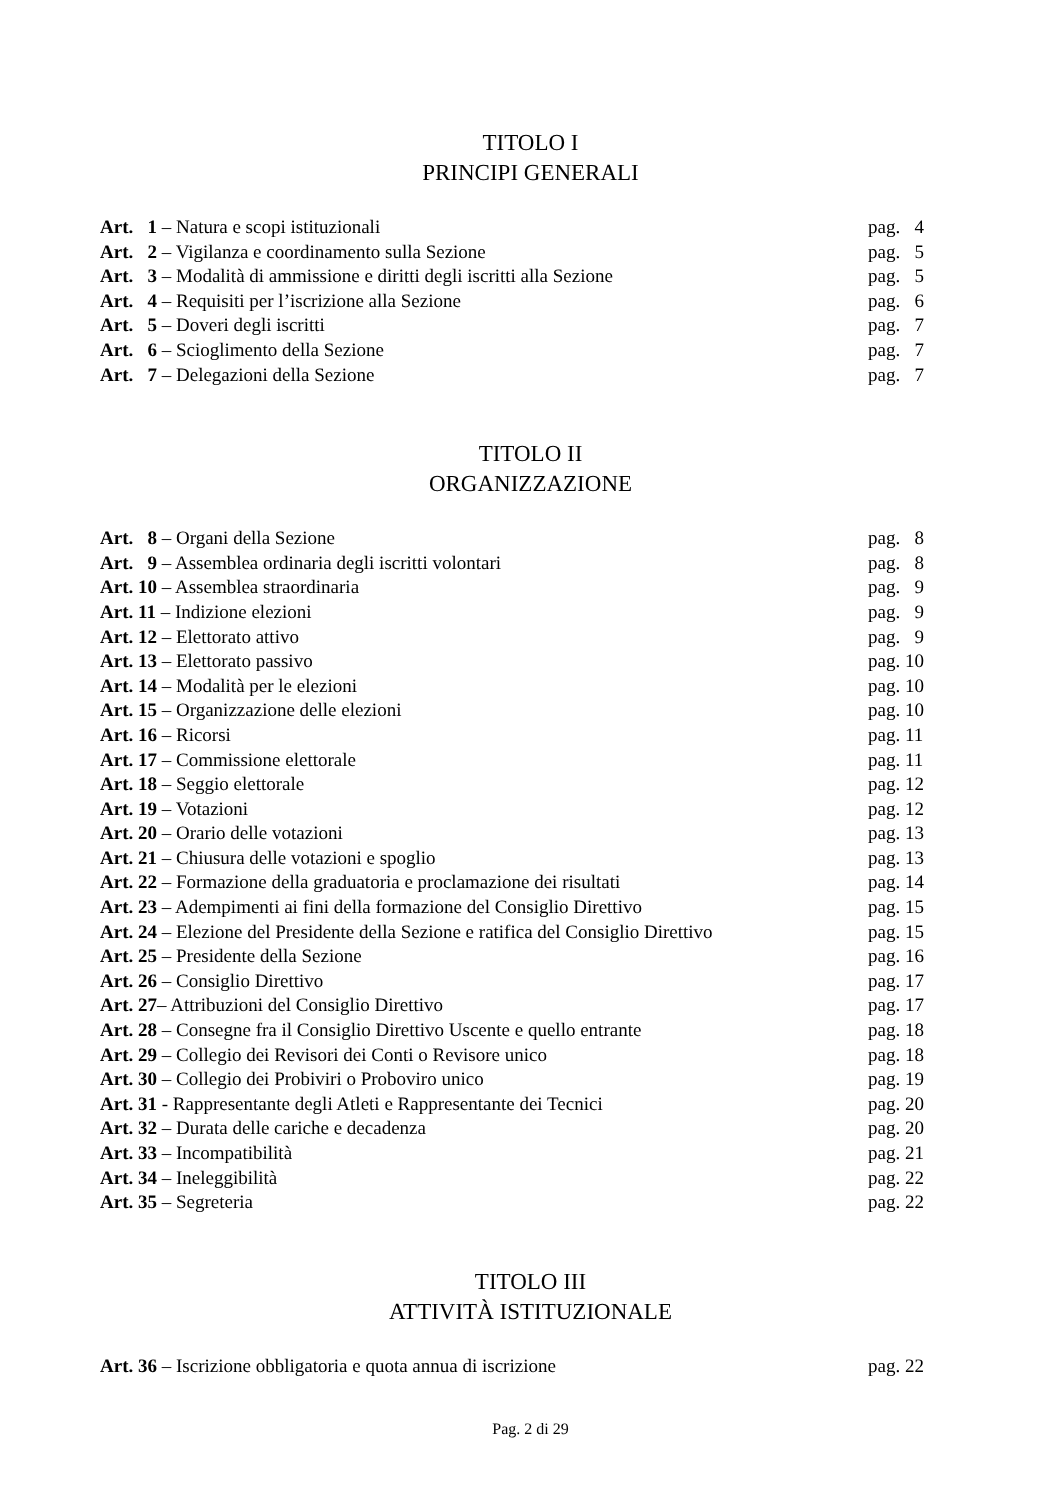TITOLO I
PRINCIPI GENERALI
| Art. 1 – Natura e scopi istituzionali | pag. 4 |
| Art. 2 – Vigilanza e coordinamento sulla Sezione | pag. 5 |
| Art. 3 – Modalità di ammissione e diritti degli iscritti alla Sezione | pag. 5 |
| Art. 4 – Requisiti per l’iscrizione alla Sezione | pag. 6 |
| Art. 5 – Doveri degli iscritti | pag. 7 |
| Art. 6 – Scioglimento della Sezione | pag. 7 |
| Art. 7 – Delegazioni della Sezione | pag. 7 |
TITOLO II
ORGANIZZAZIONE
| Art. 8 – Organi della Sezione | pag. 8 |
| Art. 9 – Assemblea ordinaria degli iscritti volontari | pag. 8 |
| Art. 10 – Assemblea straordinaria | pag. 9 |
| Art. 11 – Indizione elezioni | pag. 9 |
| Art. 12 – Elettorato attivo | pag. 9 |
| Art. 13 – Elettorato passivo | pag. 10 |
| Art. 14 – Modalità per le elezioni | pag. 10 |
| Art. 15 – Organizzazione delle elezioni | pag. 10 |
| Art. 16 – Ricorsi | pag. 11 |
| Art. 17 – Commissione elettorale | pag. 11 |
| Art. 18 – Seggio elettorale | pag. 12 |
| Art. 19 – Votazioni | pag. 12 |
| Art. 20 – Orario delle votazioni | pag. 13 |
| Art. 21 – Chiusura delle votazioni e spoglio | pag. 13 |
| Art. 22 – Formazione della graduatoria e proclamazione dei risultati | pag. 14 |
| Art. 23 – Adempimenti ai fini della formazione del Consiglio Direttivo | pag. 15 |
| Art. 24 – Elezione del Presidente della Sezione e ratifica del Consiglio Direttivo | pag. 15 |
| Art. 25 – Presidente della Sezione | pag. 16 |
| Art. 26 – Consiglio Direttivo | pag. 17 |
| Art. 27 – Attribuzioni del Consiglio Direttivo | pag. 17 |
| Art. 28 – Consegne fra il Consiglio Direttivo Uscente e quello entrante | pag. 18 |
| Art. 29 – Collegio dei Revisori dei Conti o Revisore unico | pag. 18 |
| Art. 30 – Collegio dei Probiviri o Proboviro unico | pag. 19 |
| Art. 31 - Rappresentante degli Atleti e Rappresentante dei Tecnici | pag. 20 |
| Art. 32 – Durata delle cariche e decadenza | pag. 20 |
| Art. 33 – Incompatibilità | pag. 21 |
| Art. 34 – Ineleggibilità | pag. 22 |
| Art. 35 – Segreteria | pag. 22 |
TITOLO III
ATTIVITÀ ISTITUZIONALE
| Art. 36 – Iscrizione obbligatoria e quota annua di iscrizione | pag. 22 |
Pag. 2 di 29